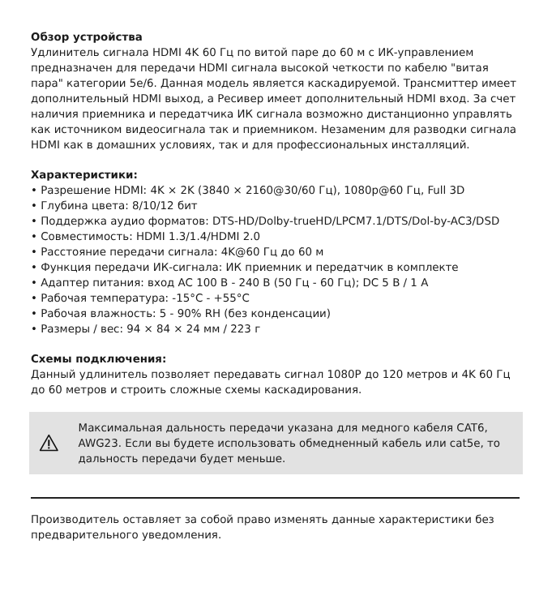Обзор устройства
Удлинитель сигнала HDMI 4K 60 Гц по витой паре до 60 м с ИК-управлением предназначен для передачи HDMI сигнала высокой четкости по кабелю "витая пара" категории 5е/6. Данная модель является каскадируемой. Трансмиттер имеет дополнительный HDMI выход, а Ресивер имеет дополнительный HDMI вход. За счет наличия приемника и передатчика ИК сигнала возможно дистанционно управлять как источником видеосигнала так и приемником. Незаменим для разводки сигнала HDMI как в домашних условиях, так и для профессиональных инсталляций.
Характеристики:
• Разрешение HDMI: 4K × 2K (3840 × 2160@30/60 Гц), 1080p@60 Гц, Full 3D
• Глубина цвета: 8/10/12 бит
• Поддержка аудио форматов: DTS-HD/Dolby-trueHD/LPCM7.1/DTS/Dol-by-AC3/DSD
• Совместимость: HDMI 1.3/1.4/HDMI 2.0
• Расстояние передачи сигнала: 4K@60 Гц до 60 м
• Функция передачи ИК-сигнала: ИК приемник и передатчик в комплекте
• Адаптер питания: вход AC 100 В - 240 В (50 Гц - 60 Гц); DC 5 В / 1 А
• Рабочая температура: -15°C - +55°C
• Рабочая влажность: 5 - 90% RH (без конденсации)
• Размеры / вес: 94 × 84 × 24 мм / 223 г
Схемы подключения:
Данный удлинитель позволяет передавать сигнал 1080P до 120 метров и 4K 60 Гц до 60 метров и строить сложные схемы каскадирования.
Максимальная дальность передачи указана для медного кабеля CAT6, AWG23. Если вы будете использовать обмедненный кабель или cat5e, то дальность передачи будет меньше.
Производитель оставляет за собой право изменять данные характеристики без предварительного уведомления.